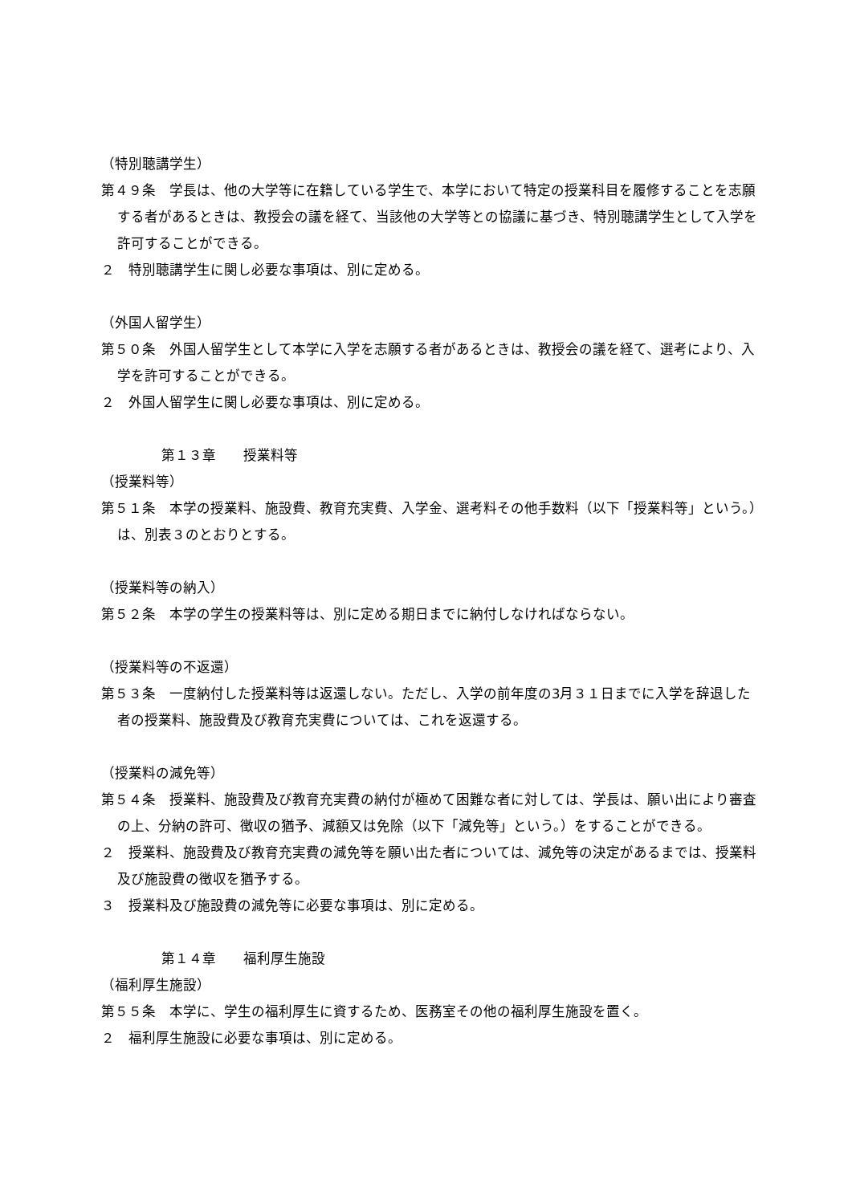（特別聴講学生）
第４９条　学長は、他の大学等に在籍している学生で、本学において特定の授業科目を履修することを志願する者があるときは、教授会の議を経て、当該他の大学等との協議に基づき、特別聴講学生として入学を許可することができる。
２　特別聴講学生に関し必要な事項は、別に定める。
（外国人留学生）
第５０条　外国人留学生として本学に入学を志願する者があるときは、教授会の議を経て、選考により、入学を許可することができる。
２　外国人留学生に関し必要な事項は、別に定める。
第１３章　　授業料等
（授業料等）
第５１条　本学の授業料、施設費、教育充実費、入学金、選考料その他手数料（以下「授業料等」という。）は、別表３のとおりとする。
（授業料等の納入）
第５２条　本学の学生の授業料等は、別に定める期日までに納付しなければならない。
（授業料等の不返還）
第５３条　一度納付した授業料等は返還しない。ただし、入学の前年度の3月３１日までに入学を辞退した者の授業料、施設費及び教育充実費については、これを返還する。
（授業料の減免等）
第５４条　授業料、施設費及び教育充実費の納付が極めて困難な者に対しては、学長は、願い出により審査の上、分納の許可、徴収の猶予、減額又は免除（以下「減免等」という。）をすることができる。
２　授業料、施設費及び教育充実費の減免等を願い出た者については、減免等の決定があるまでは、授業料及び施設費の徴収を猶予する。
３　授業料及び施設費の減免等に必要な事項は、別に定める。
第１４章　　福利厚生施設
（福利厚生施設）
第５５条　本学に、学生の福利厚生に資するため、医務室その他の福利厚生施設を置く。
２　福利厚生施設に必要な事項は、別に定める。